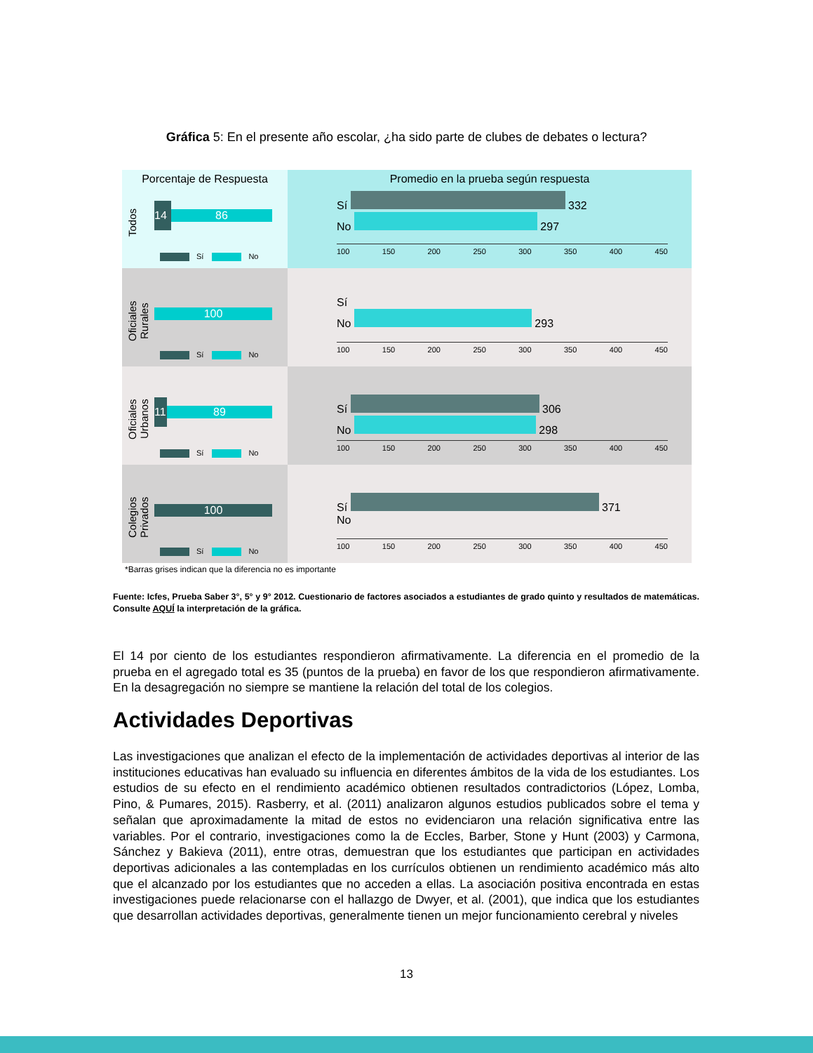Gráfica 5: En el presente año escolar, ¿ha sido parte de clubes de debates o lectura?
Porcentaje de Respuesta
Todos
14 86
Sí No
Promedio en la prueba según respuesta
Sí 332
No 297
100 150 200 250 300 350 400 450
Oficiales Rurales
100
Sí No
Sí
No 293
100 150 200 250 300 350 400 450
Oficiales Urbanos
11 89
Sí No
Sí 306
No 298
100 150 200 250 300 350 400 450
Colegios Privados
100
Sí No
Sí 371
No
100 150 200 250 300 350 400 450
*Barras grises indican que la diferencia no es importante
Fuente: Icfes, Prueba Saber 3°, 5° y 9° 2012. Cuestionario de factores asociados a estudiantes de grado quinto y resultados de matemáticas. Consulte AQUÍ la interpretación de la gráfica.
El 14 por ciento de los estudiantes respondieron afirmativamente. La diferencia en el promedio de la prueba en el agregado total es 35 (puntos de la prueba) en favor de los que respondieron afirmativamente. En la desagregación no siempre se mantiene la relación del total de los colegios.
Actividades Deportivas
Las investigaciones que analizan el efecto de la implementación de actividades deportivas al interior de las instituciones educativas han evaluado su influencia en diferentes ámbitos de la vida de los estudiantes. Los estudios de su efecto en el rendimiento académico obtienen resultados contradictorios (López, Lomba, Pino, & Pumares, 2015). Rasberry, et al. (2011) analizaron algunos estudios publicados sobre el tema y señalan que aproximadamente la mitad de estos no evidenciaron una relación significativa entre las variables. Por el contrario, investigaciones como la de Eccles, Barber, Stone y Hunt (2003) y Carmona, Sánchez y Bakieva (2011), entre otras, demuestran que los estudiantes que participan en actividades deportivas adicionales a las contempladas en los currículos obtienen un rendimiento académico más alto que el alcanzado por los estudiantes que no acceden a ellas. La asociación positiva encontrada en estas investigaciones puede relacionarse con el hallazgo de Dwyer, et al. (2001), que indica que los estudiantes que desarrollan actividades deportivas, generalmente tienen un mejor funcionamiento cerebral y niveles
13